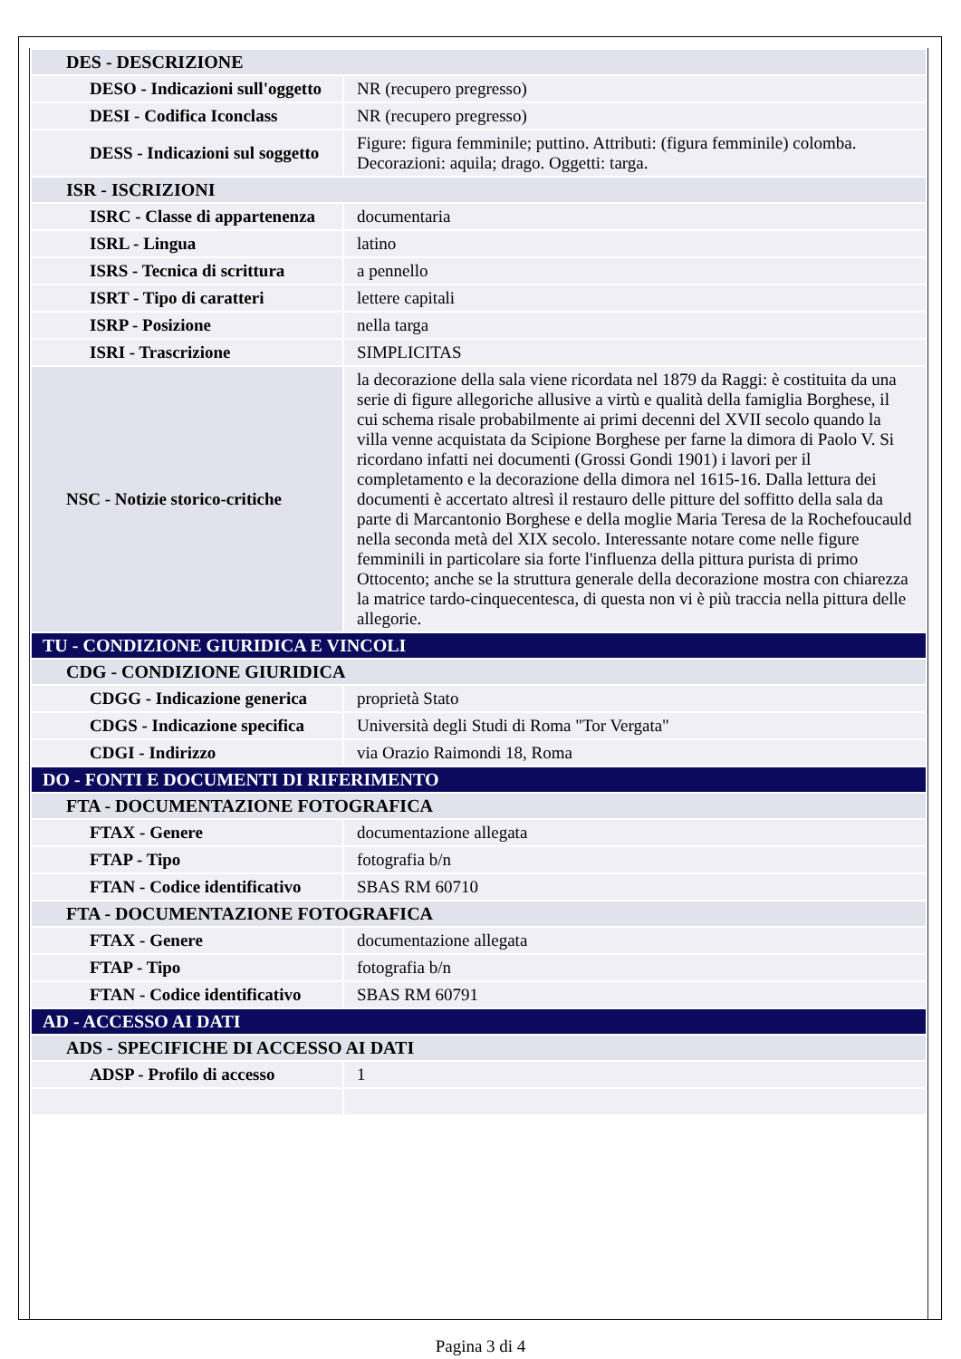| DES - DESCRIZIONE | |
| DESO - Indicazioni sull'oggetto | NR (recupero pregresso) |
| DESI - Codifica Iconclass | NR (recupero pregresso) |
| DESS - Indicazioni sul soggetto | Figure: figura femminile; puttino. Attributi: (figura femminile) colomba. Decorazioni: aquila; drago. Oggetti: targa. |
| ISR - ISCRIZIONI | |
| ISRC - Classe di appartenenza | documentaria |
| ISRL - Lingua | latino |
| ISRS - Tecnica di scrittura | a pennello |
| ISRT - Tipo di caratteri | lettere capitali |
| ISRP - Posizione | nella targa |
| ISRI - Trascrizione | SIMPLICITAS |
| NSC - Notizie storico-critiche | la decorazione della sala viene ricordata nel 1879 da Raggi: è costituita da una serie di figure allegoriche allusive a virtù e qualità della famiglia Borghese, il cui schema risale probabilmente ai primi decenni del XVII secolo quando la villa venne acquistata da Scipione Borghese per farne la dimora di Paolo V. Si ricordano infatti nei documenti (Grossi Gondi 1901) i lavori per il completamento e la decorazione della dimora nel 1615-16. Dalla lettura dei documenti è accertato altresì il restauro delle pitture del soffitto della sala da parte di Marcantonio Borghese e della moglie Maria Teresa de la Rochefoucauld nella seconda metà del XIX secolo. Interessante notare come nelle figure femminili in particolare sia forte l'influenza della pittura purista di primo Ottocento; anche se la struttura generale della decorazione mostra con chiarezza la matrice tardo-cinquecentesca, di questa non vi è più traccia nella pittura delle allegorie. |
| TU - CONDIZIONE GIURIDICA E VINCOLI | |
| CDG - CONDIZIONE GIURIDICA | |
| CDGG - Indicazione generica | proprietà Stato |
| CDGS - Indicazione specifica | Università degli Studi di Roma "Tor Vergata" |
| CDGI - Indirizzo | via Orazio Raimondi 18, Roma |
| DO - FONTI E DOCUMENTI DI RIFERIMENTO | |
| FTA - DOCUMENTAZIONE FOTOGRAFICA | |
| FTAX - Genere | documentazione allegata |
| FTAP - Tipo | fotografia b/n |
| FTAN - Codice identificativo | SBAS RM 60710 |
| FTA - DOCUMENTAZIONE FOTOGRAFICA | |
| FTAX - Genere | documentazione allegata |
| FTAP - Tipo | fotografia b/n |
| FTAN - Codice identificativo | SBAS RM 60791 |
| AD - ACCESSO AI DATI | |
| ADS - SPECIFICHE DI ACCESSO AI DATI | |
| ADSP - Profilo di accesso | 1 |
Pagina 3 di 4